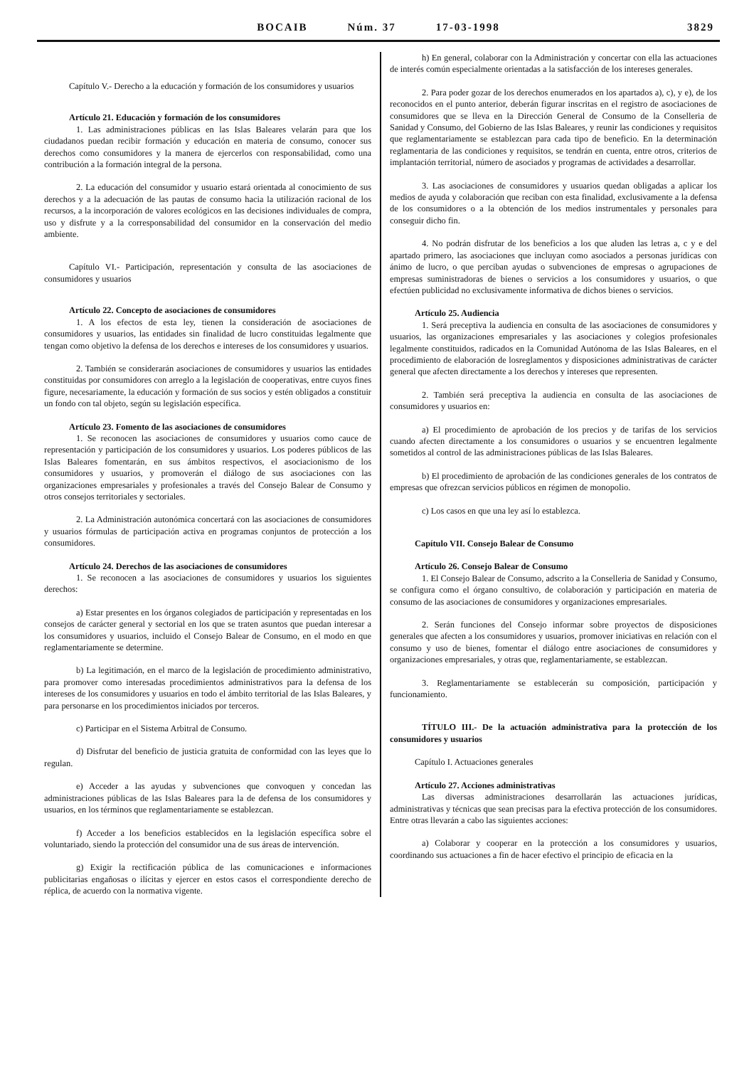BOCAIB Núm. 37 17-03-1998
3829
Capítulo V.- Derecho a la educación y formación de los consumidores y usuarios
Artículo 21. Educación y formación de los consumidores
1. Las administraciones públicas en las Islas Baleares velarán para que los ciudadanos puedan recibir formación y educación en materia de consumo, conocer sus derechos como consumidores y la manera de ejercerlos con responsabilidad, como una contribución a la formación integral de la persona.
2. La educación del consumidor y usuario estará orientada al conocimiento de sus derechos y a la adecuación de las pautas de consumo hacia la utilización racional de los recursos, a la incorporación de valores ecológicos en las decisiones individuales de compra, uso y disfrute y a la corresponsabilidad del consumidor en la conservación del medio ambiente.
Capítulo VI.- Participación, representación y consulta de las asociaciones de consumidores y usuarios
Artículo 22. Concepto de asociaciones de consumidores
1. A los efectos de esta ley, tienen la consideración de asociaciones de consumidores y usuarios, las entidades sin finalidad de lucro constituidas legalmente que tengan como objetivo la defensa de los derechos e intereses de los consumidores y usuarios.
2. También se considerarán asociaciones de consumidores y usuarios las entidades constituidas por consumidores con arreglo a la legislación de cooperativas, entre cuyos fines figure, necesariamente, la educación y formación de sus socios y estén obligados a constituir un fondo con tal objeto, según su legislación específica.
Artículo 23. Fomento de las asociaciones de consumidores
1. Se reconocen las asociaciones de consumidores y usuarios como cauce de representación y participación de los consumidores y usuarios. Los poderes públicos de las Islas Baleares fomentarán, en sus ámbitos respectivos, el asociacionismo de los consumidores y usuarios, y promoverán el diálogo de sus asociaciones con las organizaciones empresariales y profesionales a través del Consejo Balear de Consumo y otros consejos territoriales y sectoriales.
2. La Administración autonómica concertará con las asociaciones de consumidores y usuarios fórmulas de participación activa en programas conjuntos de protección a los consumidores.
Artículo 24. Derechos de las asociaciones de consumidores
1. Se reconocen a las asociaciones de consumidores y usuarios los siguientes derechos:
a) Estar presentes en los órganos colegiados de participación y representadas en los consejos de carácter general y sectorial en los que se traten asuntos que puedan interesar a los consumidores y usuarios, incluido el Consejo Balear de Consumo, en el modo en que reglamentariamente se determine.
b) La legitimación, en el marco de la legislación de procedimiento administrativo, para promover como interesadas procedimientos administrativos para la defensa de los intereses de los consumidores y usuarios en todo el ámbito territorial de las Islas Baleares, y para personarse en los procedimientos iniciados por terceros.
c) Participar en el Sistema Arbitral de Consumo.
d) Disfrutar del beneficio de justicia gratuita de conformidad con las leyes que lo regulan.
e) Acceder a las ayudas y subvenciones que convoquen y concedan las administraciones públicas de las Islas Baleares para la de defensa de los consumidores y usuarios, en los términos que reglamentariamente se establezcan.
f) Acceder a los beneficios establecidos en la legislación específica sobre el voluntariado, siendo la protección del consumidor una de sus áreas de intervención.
g) Exigir la rectificación pública de las comunicaciones e informaciones publicitarias engañosas o ilícitas y ejercer en estos casos el correspondiente derecho de réplica, de acuerdo con la normativa vigente.
h) En general, colaborar con la Administración y concertar con ella las actuaciones de interés común especialmente orientadas a la satisfacción de los intereses generales.
2. Para poder gozar de los derechos enumerados en los apartados a), c), y e), de los reconocidos en el punto anterior, deberán figurar inscritas en el registro de asociaciones de consumidores que se lleva en la Dirección General de Consumo de la Conselleria de Sanidad y Consumo, del Gobierno de las Islas Baleares, y reunir las condiciones y requisitos que reglamentariamente se establezcan para cada tipo de beneficio. En la determinación reglamentaria de las condiciones y requisitos, se tendrán en cuenta, entre otros, criterios de implantación territorial, número de asociados y programas de actividades a desarrollar.
3. Las asociaciones de consumidores y usuarios quedan obligadas a aplicar los medios de ayuda y colaboración que reciban con esta finalidad, exclusivamente a la defensa de los consumidores o a la obtención de los medios instrumentales y personales para conseguir dicho fin.
4. No podrán disfrutar de los beneficios a los que aluden las letras a, c y e del apartado primero, las asociaciones que incluyan como asociados a personas jurídicas con ánimo de lucro, o que perciban ayudas o subvenciones de empresas o agrupaciones de empresas suministradoras de bienes o servicios a los consumidores y usuarios, o que efectúen publicidad no exclusivamente informativa de dichos bienes o servicios.
Artículo 25. Audiencia
1. Será preceptiva la audiencia en consulta de las asociaciones de consumidores y usuarios, las organizaciones empresariales y las asociaciones y colegios profesionales legalmente constituidos, radicados en la Comunidad Autónoma de las Islas Baleares, en el procedimiento de elaboración de losreglamentos y disposiciones administrativas de carácter general que afecten directamente a los derechos y intereses que representen.
2. También será preceptiva la audiencia en consulta de las asociaciones de consumidores y usuarios en:
a) El procedimiento de aprobación de los precios y de tarifas de los servicios cuando afecten directamente a los consumidores o usuarios y se encuentren legalmente sometidos al control de las administraciones públicas de las Islas Baleares.
b) El procedimiento de aprobación de las condiciones generales de los contratos de empresas que ofrezcan servicios públicos en régimen de monopolio.
c) Los casos en que una ley así lo establezca.
Capítulo VII. Consejo Balear de Consumo
Artículo 26. Consejo Balear de Consumo
1. El Consejo Balear de Consumo, adscrito a la Conselleria de Sanidad y Consumo, se configura como el órgano consultivo, de colaboración y participación en materia de consumo de las asociaciones de consumidores y organizaciones empresariales.
2. Serán funciones del Consejo informar sobre proyectos de disposiciones generales que afecten a los consumidores y usuarios, promover iniciativas en relación con el consumo y uso de bienes, fomentar el diálogo entre asociaciones de consumidores y organizaciones empresariales, y otras que, reglamentariamente, se establezcan.
3. Reglamentariamente se establecerán su composición, participación y funcionamiento.
TÍTULO III.- De la actuación administrativa para la protección de los consumidores y usuarios
Capítulo I. Actuaciones generales
Artículo 27. Acciones administrativas
Las diversas administraciones desarrollarán las actuaciones jurídicas, administrativas y técnicas que sean precisas para la efectiva protección de los consumidores. Entre otras llevarán a cabo las siguientes acciones:
a) Colaborar y cooperar en la protección a los consumidores y usuarios, coordinando sus actuaciones a fin de hacer efectivo el principio de eficacia en la